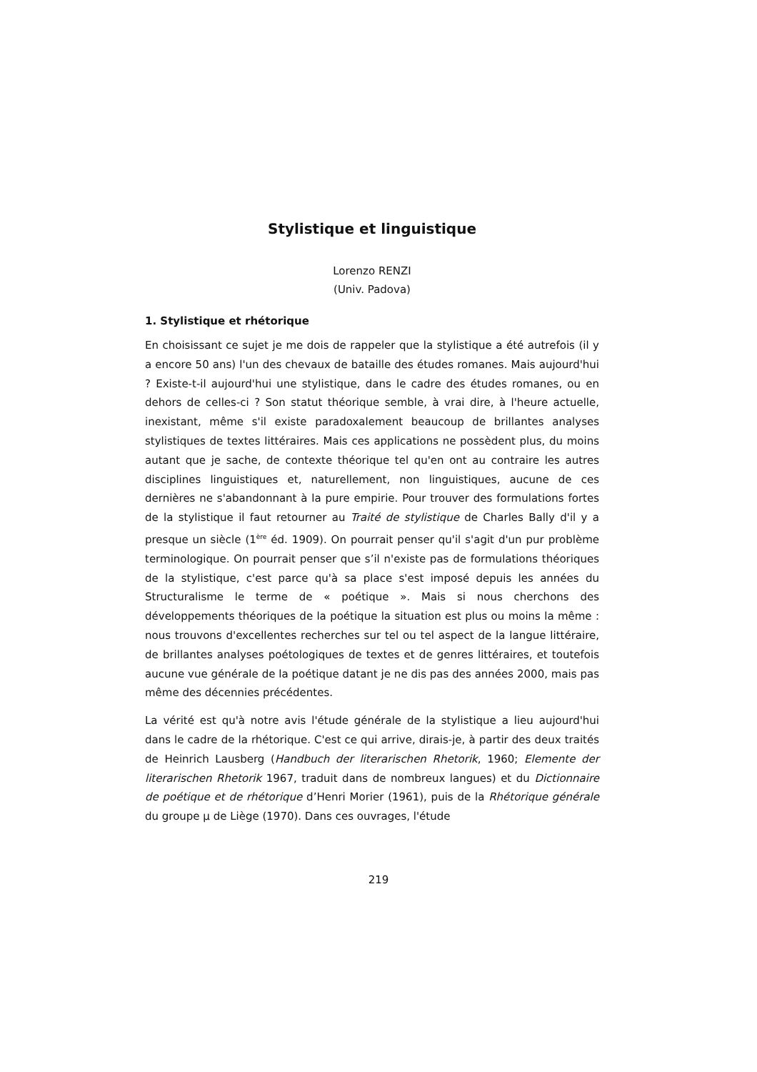Stylistique et linguistique
Lorenzo RENZI
(Univ. Padova)
1. Stylistique et rhétorique
En choisissant ce sujet je me dois de rappeler que la stylistique a été autrefois (il y a encore 50 ans) l'un des chevaux de bataille des études romanes. Mais aujourd'hui ? Existe-t-il aujourd'hui une stylistique, dans le cadre des études romanes, ou en dehors de celles-ci ? Son statut théorique semble, à vrai dire, à l'heure actuelle, inexistant, même s'il existe paradoxalement beaucoup de brillantes analyses stylistiques de textes littéraires. Mais ces applications ne possèdent plus, du moins autant que je sache, de contexte théorique tel qu'en ont au contraire les autres disciplines linguistiques et, naturellement, non linguistiques, aucune de ces dernières ne s'abandonnant à la pure empirie. Pour trouver des formulations fortes de la stylistique il faut retourner au Traité de stylistique de Charles Bally d'il y a presque un siècle (1<sup>ère</sup> éd. 1909). On pourrait penser qu'il s'agit d'un pur problème terminologique. On pourrait penser que s’il n'existe pas de formulations théoriques de la stylistique, c'est parce qu'à sa place s'est imposé depuis les années du Structuralisme le terme de « poétique ». Mais si nous cherchons des développements théoriques de la poétique la situation est plus ou moins la même : nous trouvons d'excellentes recherches sur tel ou tel aspect de la langue littéraire, de brillantes analyses poétologiques de textes et de genres littéraires, et toutefois aucune vue générale de la poétique datant je ne dis pas des années 2000, mais pas même des décennies précédentes.
La vérité est qu'à notre avis l'étude générale de la stylistique a lieu aujourd'hui dans le cadre de la rhétorique. C'est ce qui arrive, dirais-je, à partir des deux traités de Heinrich Lausberg (Handbuch der literarischen Rhetorik, 1960; Elemente der literarischen Rhetorik 1967, traduit dans de nombreux langues) et du Dictionnaire de poétique et de rhétorique d’Henri Morier (1961), puis de la Rhétorique générale du groupe µ de Liège (1970). Dans ces ouvrages, l'étude
219